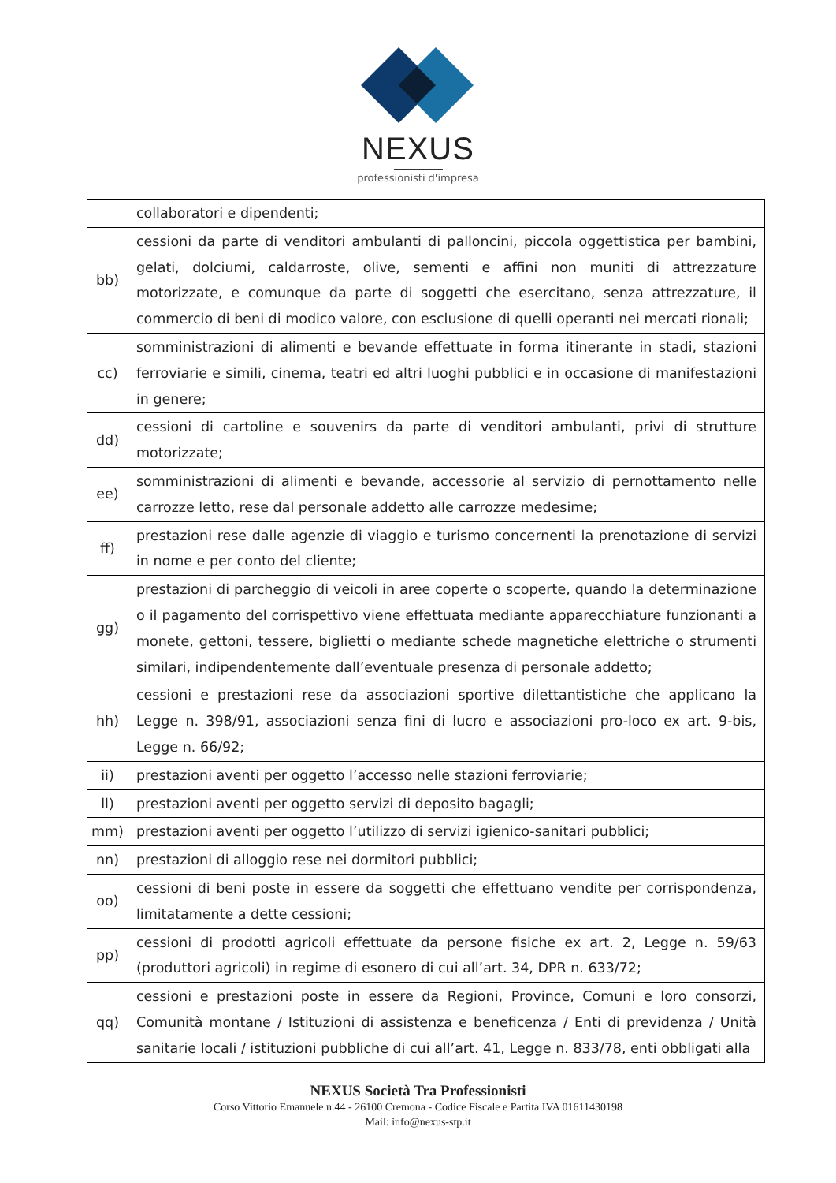NEXUS
professionisti d'impresa
| | collaboratori e dipendenti; |
| bb) | cessioni da parte di venditori ambulanti di palloncini, piccola oggettistica per bambini, gelati, dolciumi, caldarroste, olive, sementi e affini non muniti di attrezzature motorizzate, e comunque da parte di soggetti che esercitano, senza attrezzature, il commercio di beni di modico valore, con esclusione di quelli operanti nei mercati rionali; |
| cc) | somministrazioni di alimenti e bevande effettuate in forma itinerante in stadi, stazioni ferroviarie e simili, cinema, teatri ed altri luoghi pubblici e in occasione di manifestazioni in genere; |
| dd) | cessioni di cartoline e souvenirs da parte di venditori ambulanti, privi di strutture motorizzate; |
| ee) | somministrazioni di alimenti e bevande, accessorie al servizio di pernottamento nelle carrozze letto, rese dal personale addetto alle carrozze medesime; |
| ff) | prestazioni rese dalle agenzie di viaggio e turismo concernenti la prenotazione di servizi in nome e per conto del cliente; |
| gg) | prestazioni di parcheggio di veicoli in aree coperte o scoperte, quando la determinazione o il pagamento del corrispettivo viene effettuata mediante apparecchiature funzionanti a monete, gettoni, tessere, biglietti o mediante schede magnetiche elettriche o strumenti similari, indipendentemente dall’eventuale presenza di personale addetto; |
| hh) | cessioni e prestazioni rese da associazioni sportive dilettantistiche che applicano la Legge n. 398/91, associazioni senza fini di lucro e associazioni pro-loco ex art. 9-bis, Legge n. 66/92; |
| ii) | prestazioni aventi per oggetto l’accesso nelle stazioni ferroviarie; |
| ll) | prestazioni aventi per oggetto servizi di deposito bagagli; |
| mm) | prestazioni aventi per oggetto l’utilizzo di servizi igienico-sanitari pubblici; |
| nn) | prestazioni di alloggio rese nei dormitori pubblici; |
| oo) | cessioni di beni poste in essere da soggetti che effettuano vendite per corrispondenza, limitatamente a dette cessioni; |
| pp) | cessioni di prodotti agricoli effettuate da persone fisiche ex art. 2, Legge n. 59/63 (produttori agricoli) in regime di esonero di cui all’art. 34, DPR n. 633/72; |
| qq) | cessioni e prestazioni poste in essere da Regioni, Province, Comuni e loro consorzi, Comunità montane / Istituzioni di assistenza e beneficenza / Enti di previdenza / Unità sanitarie locali / istituzioni pubbliche di cui all’art. 41, Legge n. 833/78, enti obbligati alla |
NEXUS Società Tra Professionisti
Corso Vittorio Emanuele n.44 - 26100 Cremona - Codice Fiscale e Partita IVA 01611430198
Mail: info@nexus-stp.it